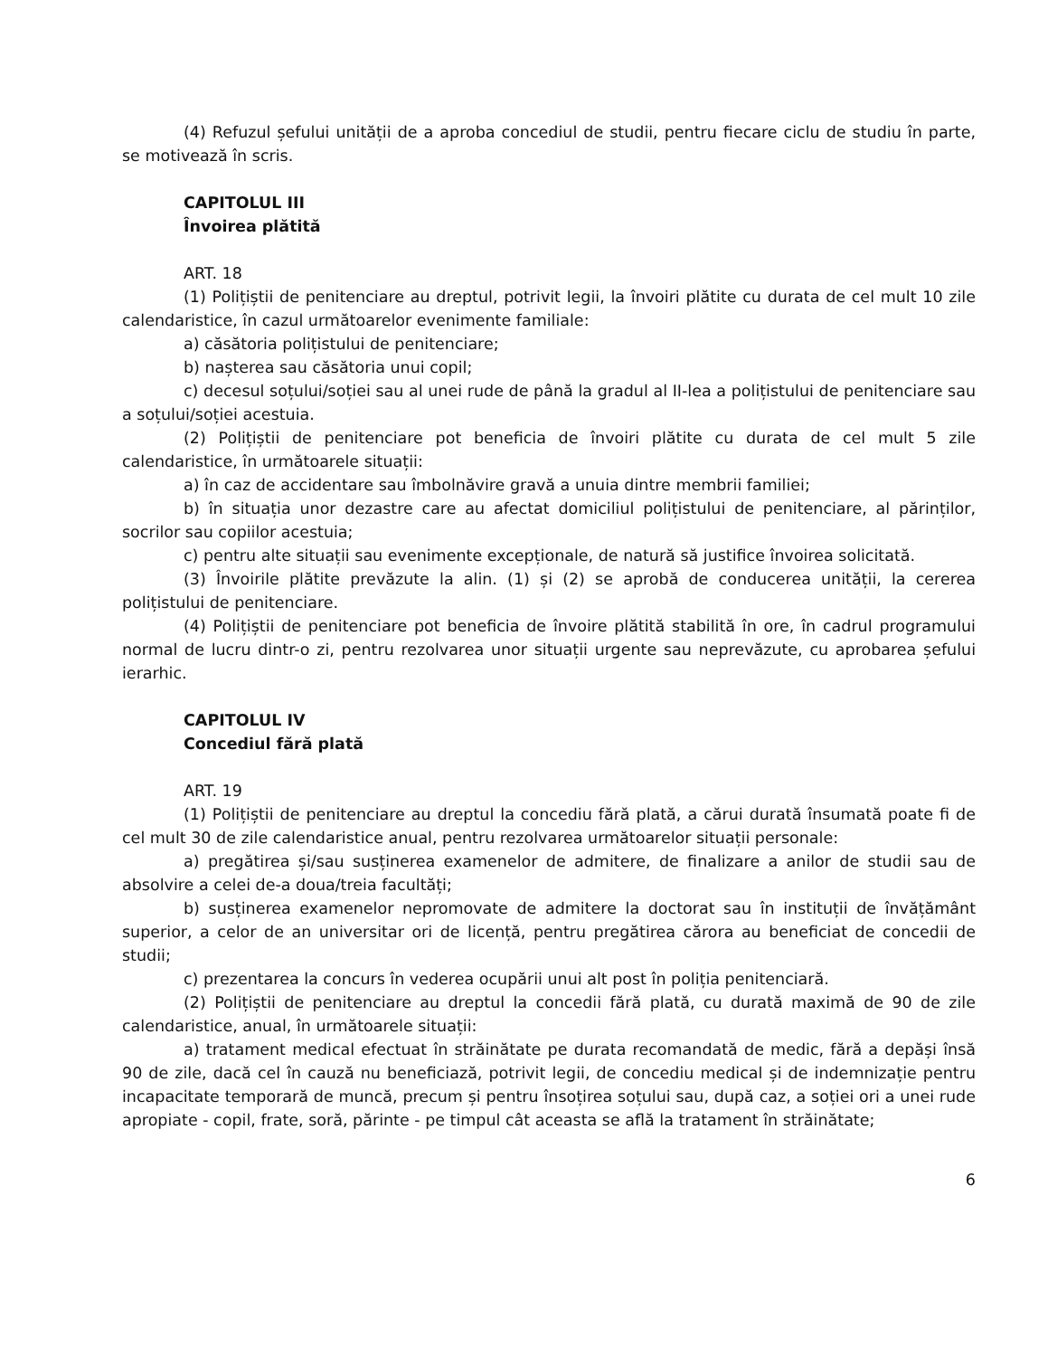(4) Refuzul șefului unității de a aproba concediul de studii, pentru fiecare ciclu de studiu în parte, se motivează în scris.
CAPITOLUL III
Învoirea plătită
ART. 18
(1) Polițiștii de penitenciare au dreptul, potrivit legii, la învoiri plătite cu durata de cel mult 10 zile calendaristice, în cazul următoarelor evenimente familiale:
a) căsătoria polițistului de penitenciare;
b) nașterea sau căsătoria unui copil;
c) decesul soțului/soției sau al unei rude de până la gradul al II-lea a polițistului de penitenciare sau a soțului/soției acestuia.
(2) Polițiștii de penitenciare pot beneficia de învoiri plătite cu durata de cel mult 5 zile calendaristice, în următoarele situații:
a) în caz de accidentare sau îmbolnăvire gravă a unuia dintre membrii familiei;
b) în situația unor dezastre care au afectat domiciliul polițistului de penitenciare, al părinților, socrilor sau copiilor acestuia;
c) pentru alte situații sau evenimente excepționale, de natură să justifice învoirea solicitată.
(3) Învoirile plătite prevăzute la alin. (1) și (2) se aprobă de conducerea unității, la cererea polițistului de penitenciare.
(4) Polițiștii de penitenciare pot beneficia de învoire plătită stabilită în ore, în cadrul programului normal de lucru dintr-o zi, pentru rezolvarea unor situații urgente sau neprevăzute, cu aprobarea șefului ierarhic.
CAPITOLUL IV
Concediul fără plată
ART. 19
(1) Polițiștii de penitenciare au dreptul la concediu fără plată, a cărui durată însumată poate fi de cel mult 30 de zile calendaristice anual, pentru rezolvarea următoarelor situații personale:
a) pregătirea și/sau susținerea examenelor de admitere, de finalizare a anilor de studii sau de absolvire a celei de-a doua/treia facultăți;
b) susținerea examenelor nepromovate de admitere la doctorat sau în instituții de învățământ superior, a celor de an universitar ori de licență, pentru pregătirea cărora au beneficiat de concedii de studii;
c) prezentarea la concurs în vederea ocupării unui alt post în poliția penitenciară.
(2) Polițiștii de penitenciare au dreptul la concedii fără plată, cu durată maximă de 90 de zile calendaristice, anual, în următoarele situații:
a) tratament medical efectuat în străinătate pe durata recomandată de medic, fără a depăși însă 90 de zile, dacă cel în cauză nu beneficiază, potrivit legii, de concediu medical și de indemnizație pentru incapacitate temporară de muncă, precum și pentru însoțirea soțului sau, după caz, a soției ori a unei rude apropiate - copil, frate, soră, părinte - pe timpul cât aceasta se află la tratament în străinătate;
6